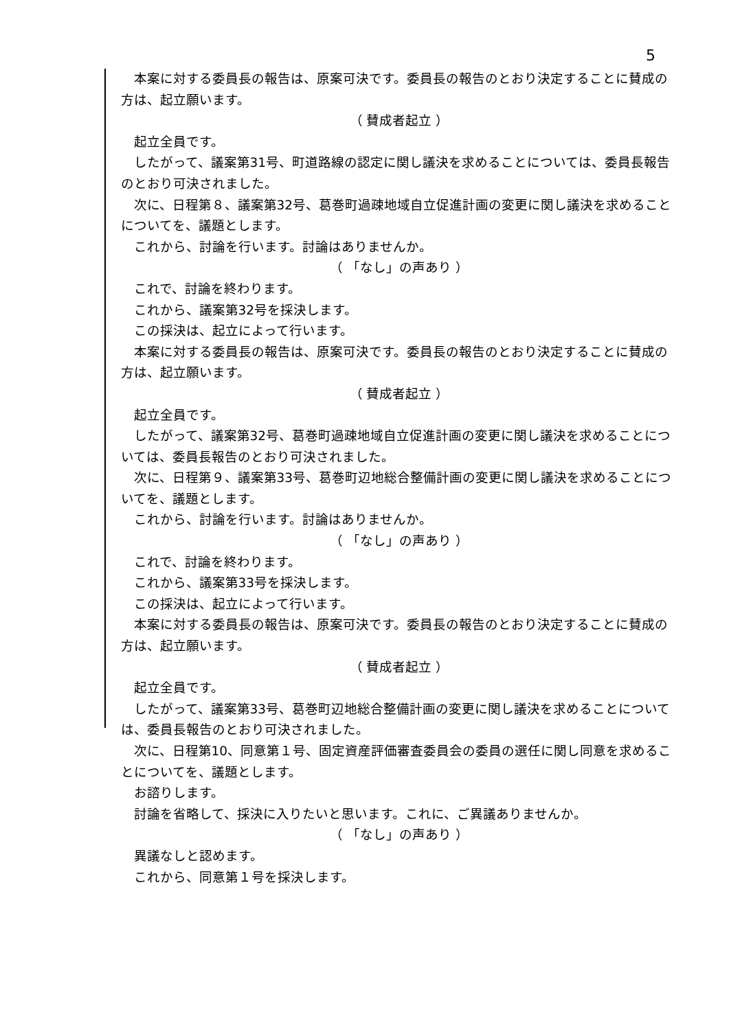5
本案に対する委員長の報告は、原案可決です。委員長の報告のとおり決定することに賛成の方は、起立願います。
（ 賛成者起立 ）
起立全員です。
したがって、議案第31号、町道路線の認定に関し議決を求めることについては、委員長報告のとおり可決されました。
次に、日程第８、議案第32号、葛巻町過疎地域自立促進計画の変更に関し議決を求めることについてを、議題とします。
これから、討論を行います。討論はありませんか。
（ 「なし」の声あり ）
これで、討論を終わります。
これから、議案第32号を採決します。
この採決は、起立によって行います。
本案に対する委員長の報告は、原案可決です。委員長の報告のとおり決定することに賛成の方は、起立願います。
（ 賛成者起立 ）
起立全員です。
したがって、議案第32号、葛巻町過疎地域自立促進計画の変更に関し議決を求めることについては、委員長報告のとおり可決されました。
次に、日程第９、議案第33号、葛巻町辺地総合整備計画の変更に関し議決を求めることについてを、議題とします。
これから、討論を行います。討論はありませんか。
（ 「なし」の声あり ）
これで、討論を終わります。
これから、議案第33号を採決します。
この採決は、起立によって行います。
本案に対する委員長の報告は、原案可決です。委員長の報告のとおり決定することに賛成の方は、起立願います。
（ 賛成者起立 ）
起立全員です。
したがって、議案第33号、葛巻町辺地総合整備計画の変更に関し議決を求めることについては、委員長報告のとおり可決されました。
次に、日程第10、同意第１号、固定資産評価審査委員会の委員の選任に関し同意を求めることについてを、議題とします。
お諮りします。
討論を省略して、採決に入りたいと思います。これに、ご異議ありませんか。
（ 「なし」の声あり ）
異議なしと認めます。
これから、同意第１号を採決します。